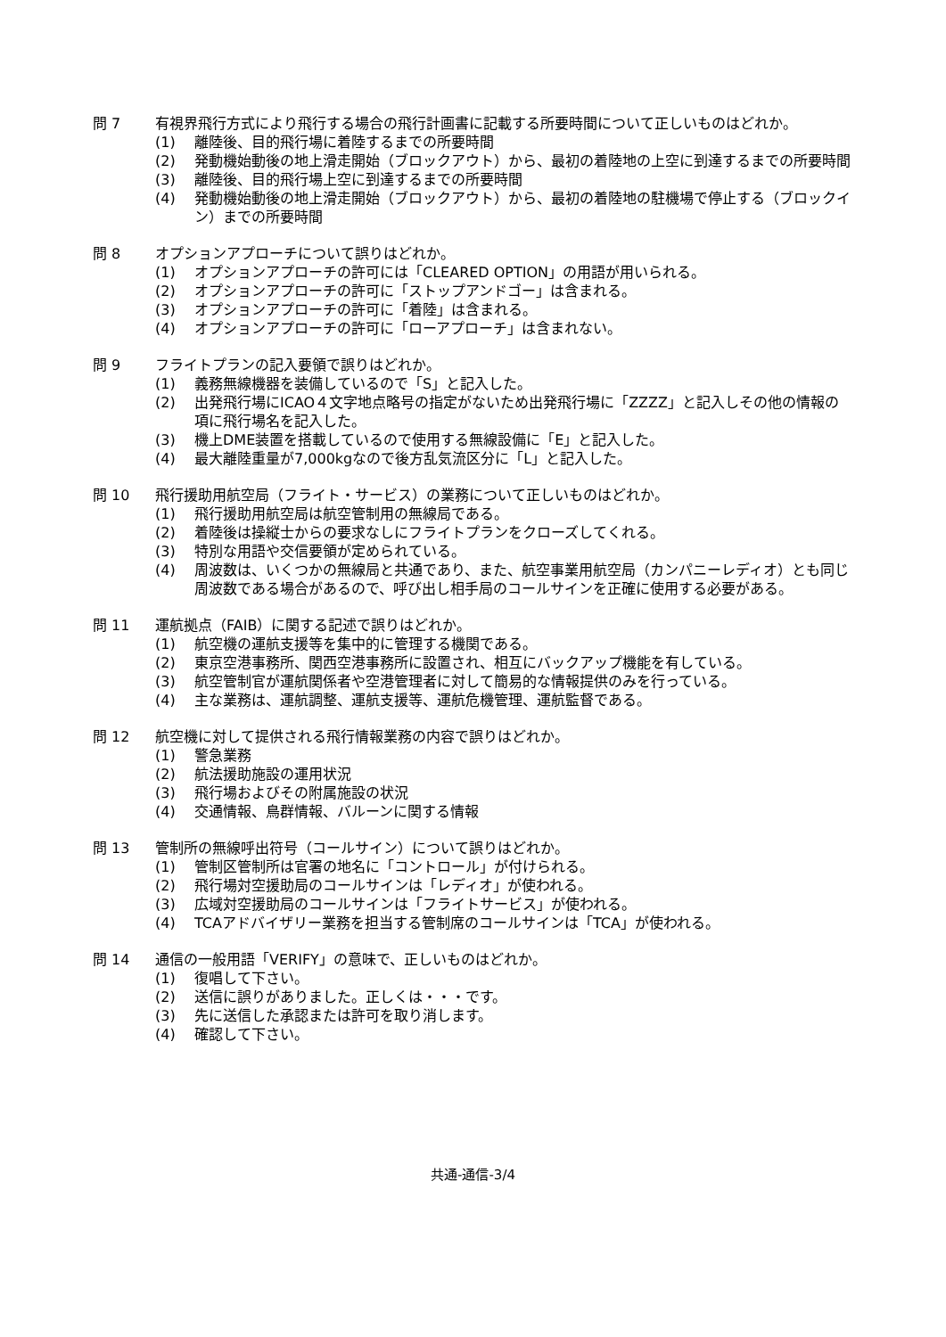問 7 有視界飛行方式により飛行する場合の飛行計画書に記載する所要時間について正しいものはどれか。
(1) 離陸後、目的飛行場に着陸するまでの所要時間
(2) 発動機始動後の地上滑走開始（ブロックアウト）から、最初の着陸地の上空に到達するまでの所要時間
(3) 離陸後、目的飛行場上空に到達するまでの所要時間
(4) 発動機始動後の地上滑走開始（ブロックアウト）から、最初の着陸地の駐機場で停止する（ブロックイン）までの所要時間
問 8 オプションアプローチについて誤りはどれか。
(1) オプションアプローチの許可には「CLEARED OPTION」の用語が用いられる。
(2) オプションアプローチの許可に「ストップアンドゴー」は含まれる。
(3) オプションアプローチの許可に「着陸」は含まれる。
(4) オプションアプローチの許可に「ローアプローチ」は含まれない。
問 9 フライトプランの記入要領で誤りはどれか。
(1) 義務無線機器を装備しているので「S」と記入した。
(2) 出発飛行場にICAO４文字地点略号の指定がないため出発飛行場に「ZZZZ」と記入しその他の情報の項に飛行場名を記入した。
(3) 機上DME装置を搭載しているので使用する無線設備に「E」と記入した。
(4) 最大離陸重量が7,000kgなので後方乱気流区分に「L」と記入した。
問 10 飛行援助用航空局（フライト・サービス）の業務について正しいものはどれか。
(1) 飛行援助用航空局は航空管制用の無線局である。
(2) 着陸後は操縦士からの要求なしにフライトプランをクローズしてくれる。
(3) 特別な用語や交信要領が定められている。
(4) 周波数は、いくつかの無線局と共通であり、また、航空事業用航空局（カンパニーレディオ）とも同じ周波数である場合があるので、呼び出し相手局のコールサインを正確に使用する必要がある。
問 11 運航拠点（FAIB）に関する記述で誤りはどれか。
(1) 航空機の運航支援等を集中的に管理する機関である。
(2) 東京空港事務所、関西空港事務所に設置され、相互にバックアップ機能を有している。
(3) 航空管制官が運航関係者や空港管理者に対して簡易的な情報提供のみを行っている。
(4) 主な業務は、運航調整、運航支援等、運航危機管理、運航監督である。
問 12 航空機に対して提供される飛行情報業務の内容で誤りはどれか。
(1) 警急業務
(2) 航法援助施設の運用状況
(3) 飛行場およびその附属施設の状況
(4) 交通情報、鳥群情報、バルーンに関する情報
問 13 管制所の無線呼出符号（コールサイン）について誤りはどれか。
(1) 管制区管制所は官署の地名に「コントロール」が付けられる。
(2) 飛行場対空援助局のコールサインは「レディオ」が使われる。
(3) 広域対空援助局のコールサインは「フライトサービス」が使われる。
(4) TCAアドバイザリー業務を担当する管制席のコールサインは「TCA」が使われる。
問 14 通信の一般用語「VERIFY」の意味で、正しいものはどれか。
(1) 復唱して下さい。
(2) 送信に誤りがありました。正しくは・・・です。
(3) 先に送信した承認または許可を取り消します。
(4) 確認して下さい。
共通-通信-3/4